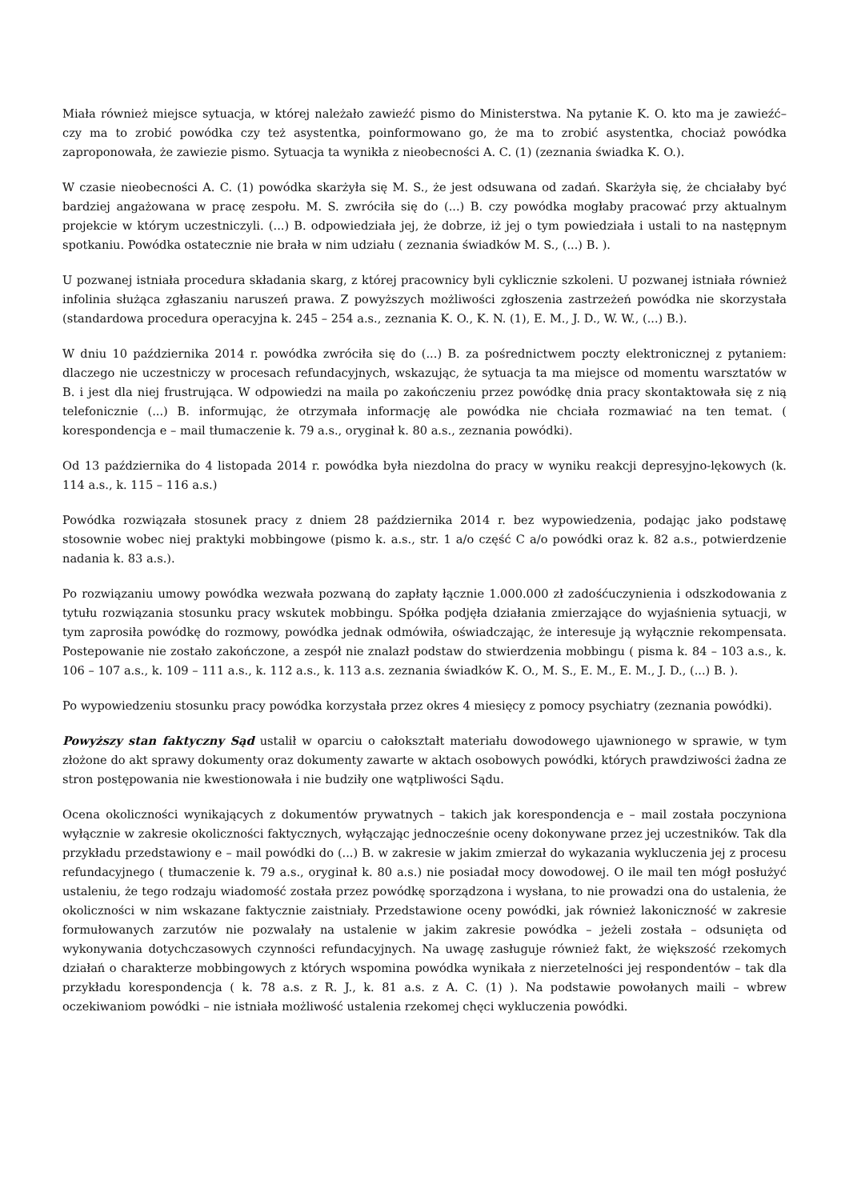Miała również miejsce sytuacja, w której należało zawieźć pismo do Ministerstwa. Na pytanie K. O. kto ma je zawieźć– czy ma to zrobić powódka czy też asystentka, poinformowano go, że ma to zrobić asystentka, chociaż powódka zaproponowała, że zawiezie pismo. Sytuacja ta wynikła z nieobecności A. C. (1) (zeznania świadka K. O.).
W czasie nieobecności A. C. (1) powódka skarżyła się M. S., że jest odsuwana od zadań. Skarżyła się, że chciałaby być bardziej angażowana w pracę zespołu. M. S. zwróciła się do (...) B. czy powódka mogłaby pracować przy aktualnym projekcie w którym uczestniczyli. (...) B. odpowiedziała jej, że dobrze, iż jej o tym powiedziała i ustali to na następnym spotkaniu. Powódka ostatecznie nie brała w nim udziału ( zeznania świadków M. S., (...) B. ).
U pozwanej istniała procedura składania skarg, z której pracownicy byli cyklicznie szkoleni. U pozwanej istniała również infolinia służąca zgłaszaniu naruszeń prawa. Z powyższych możliwości zgłoszenia zastrzeżeń powódka nie skorzystała (standardowa procedura operacyjna k. 245 – 254 a.s., zeznania K. O., K. N. (1), E. M., J. D., W. W., (...) B.).
W dniu 10 października 2014 r. powódka zwróciła się do (...) B. za pośrednictwem poczty elektronicznej z pytaniem: dlaczego nie uczestniczy w procesach refundacyjnych, wskazując, że sytuacja ta ma miejsce od momentu warsztatów w B. i jest dla niej frustrująca. W odpowiedzi na maila po zakończeniu przez powódkę dnia pracy skontaktowała się z nią telefonicznie (...) B. informując, że otrzymała informację ale powódka nie chciała rozmawiać na ten temat. ( korespondencja e – mail tłumaczenie k. 79 a.s., oryginał k. 80 a.s., zeznania powódki).
Od 13 października do 4 listopada 2014 r. powódka była niezdolna do pracy w wyniku reakcji depresyjno-lękowych (k. 114 a.s., k. 115 – 116 a.s.)
Powódka rozwiązała stosunek pracy z dniem 28 października 2014 r. bez wypowiedzenia, podając jako podstawę stosownie wobec niej praktyki mobbingowe (pismo k. a.s., str. 1 a/o część C a/o powódki oraz k. 82 a.s., potwierdzenie nadania k. 83 a.s.).
Po rozwiązaniu umowy powódka wezwała pozwaną do zapłaty łącznie 1.000.000 zł zadośćuczynienia i odszkodowania z tytułu rozwiązania stosunku pracy wskutek mobbingu. Spółka podjęła działania zmierzające do wyjaśnienia sytuacji, w tym zaprosiła powódkę do rozmowy, powódka jednak odmówiła, oświadczając, że interesuje ją wyłącznie rekompensata. Postepowanie nie zostało zakończone, a zespół nie znalazł podstaw do stwierdzenia mobbingu ( pisma k. 84 – 103 a.s., k. 106 – 107 a.s., k. 109 – 111 a.s., k. 112 a.s., k. 113 a.s. zeznania świadków K. O., M. S., E. M., E. M., J. D., (...) B. ).
Po wypowiedzeniu stosunku pracy powódka korzystała przez okres 4 miesięcy z pomocy psychiatry (zeznania powódki).
Powyższy stan faktyczny Sąd ustalił w oparciu o całokształt materiału dowodowego ujawnionego w sprawie, w tym złożone do akt sprawy dokumenty oraz dokumenty zawarte w aktach osobowych powódki, których prawdziwości żadna ze stron postępowania nie kwestionowała i nie budziły one wątpliwości Sądu.
Ocena okoliczności wynikających z dokumentów prywatnych – takich jak korespondencja e – mail została poczyniona wyłącznie w zakresie okoliczności faktycznych, wyłączając jednocześnie oceny dokonywane przez jej uczestników. Tak dla przykładu przedstawiony e – mail powódki do (...) B. w zakresie w jakim zmierzał do wykazania wykluczenia jej z procesu refundacyjnego ( tłumaczenie k. 79 a.s., oryginał k. 80 a.s.) nie posiadał mocy dowodowej. O ile mail ten mógł posłużyć ustaleniu, że tego rodzaju wiadomość została przez powódkę sporządzona i wysłana, to nie prowadzi ona do ustalenia, że okoliczności w nim wskazane faktycznie zaistniały. Przedstawione oceny powódki, jak również lakoniczność w zakresie formułowanych zarzutów nie pozwalały na ustalenie w jakim zakresie powódka – jeżeli została – odsunięta od wykonywania dotychczasowych czynności refundacyjnych. Na uwagę zasługuje również fakt, że większość rzekomych działań o charakterze mobbingowych z których wspomina powódka wynikała z nierzetelności jej respondentów – tak dla przykładu korespondencja ( k. 78 a.s. z R. J., k. 81 a.s. z A. C. (1) ). Na podstawie powołanych maili – wbrew oczekiwaniom powódki – nie istniała możliwość ustalenia rzekomej chęci wykluczenia powódki.